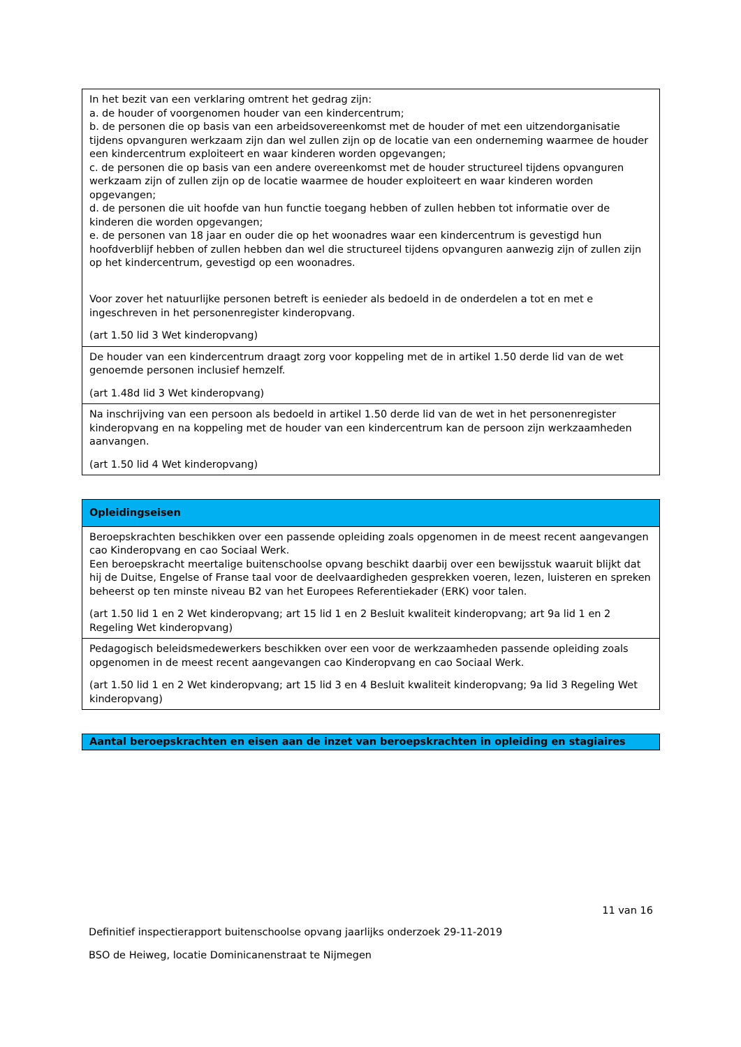| In het bezit van een verklaring omtrent het gedrag zijn: a. de houder of voorgenomen houder van een kindercentrum; b. de personen die op basis van een arbeidsovereenkomst met de houder of met een uitzendorganisatie tijdens opvanguren werkzaam zijn dan wel zullen zijn op de locatie van een onderneming waarmee de houder een kindercentrum exploiteert en waar kinderen worden opgevangen; c. de personen die op basis van een andere overeenkomst met de houder structureel tijdens opvanguren werkzaam zijn of zullen zijn op de locatie waarmee de houder exploiteert en waar kinderen worden opgevangen; d. de personen die uit hoofde van hun functie toegang hebben of zullen hebben tot informatie over de kinderen die worden opgevangen; e. de personen van 18 jaar en ouder die op het woonadres waar een kindercentrum is gevestigd hun hoofdverblijf hebben of zullen hebben dan wel die structureel tijdens opvanguren aanwezig zijn of zullen zijn op het kindercentrum, gevestigd op een woonadres. Voor zover het natuurlijke personen betreft is eenieder als bedoeld in de onderdelen a tot en met e ingeschreven in het personenregister kinderopvang. (art 1.50 lid 3 Wet kinderopvang) |
| De houder van een kindercentrum draagt zorg voor koppeling met de in artikel 1.50 derde lid van de wet genoemde personen inclusief hemzelf. (art 1.48d lid 3 Wet kinderopvang) |
| Na inschrijving van een persoon als bedoeld in artikel 1.50 derde lid van de wet in het personenregister kinderopvang en na koppeling met de houder van een kindercentrum kan de persoon zijn werkzaamheden aanvangen. (art 1.50 lid 4 Wet kinderopvang) |
| Opleidingseisen |
| --- |
| Beroepskrachten beschikken over een passende opleiding zoals opgenomen in de meest recent aangevangen cao Kinderopvang en cao Sociaal Werk. Een beroepskracht meertalige buitenschoolse opvang beschikt daarbij over een bewijsstuk waaruit blijkt dat hij de Duitse, Engelse of Franse taal voor de deelvaardigheden gesprekken voeren, lezen, luisteren en spreken beheerst op ten minste niveau B2 van het Europees Referentiekader (ERK) voor talen. (art 1.50 lid 1 en 2 Wet kinderopvang; art 15 lid 1 en 2 Besluit kwaliteit kinderopvang; art 9a lid 1 en 2 Regeling Wet kinderopvang) |
| Pedagogisch beleidsmedewerkers beschikken over een voor de werkzaamheden passende opleiding zoals opgenomen in de meest recent aangevangen cao Kinderopvang en cao Sociaal Werk. (art 1.50 lid 1 en 2 Wet kinderopvang; art 15 lid 3 en 4 Besluit kwaliteit kinderopvang; 9a lid 3 Regeling Wet kinderopvang) |
| Aantal beroepskrachten en eisen aan de inzet van beroepskrachten in opleiding en stagiaires |
| --- |
11 van 16
Definitief inspectierapport buitenschoolse opvang jaarlijks onderzoek 29-11-2019
BSO de Heiweg, locatie Dominicanenstraat te Nijmegen